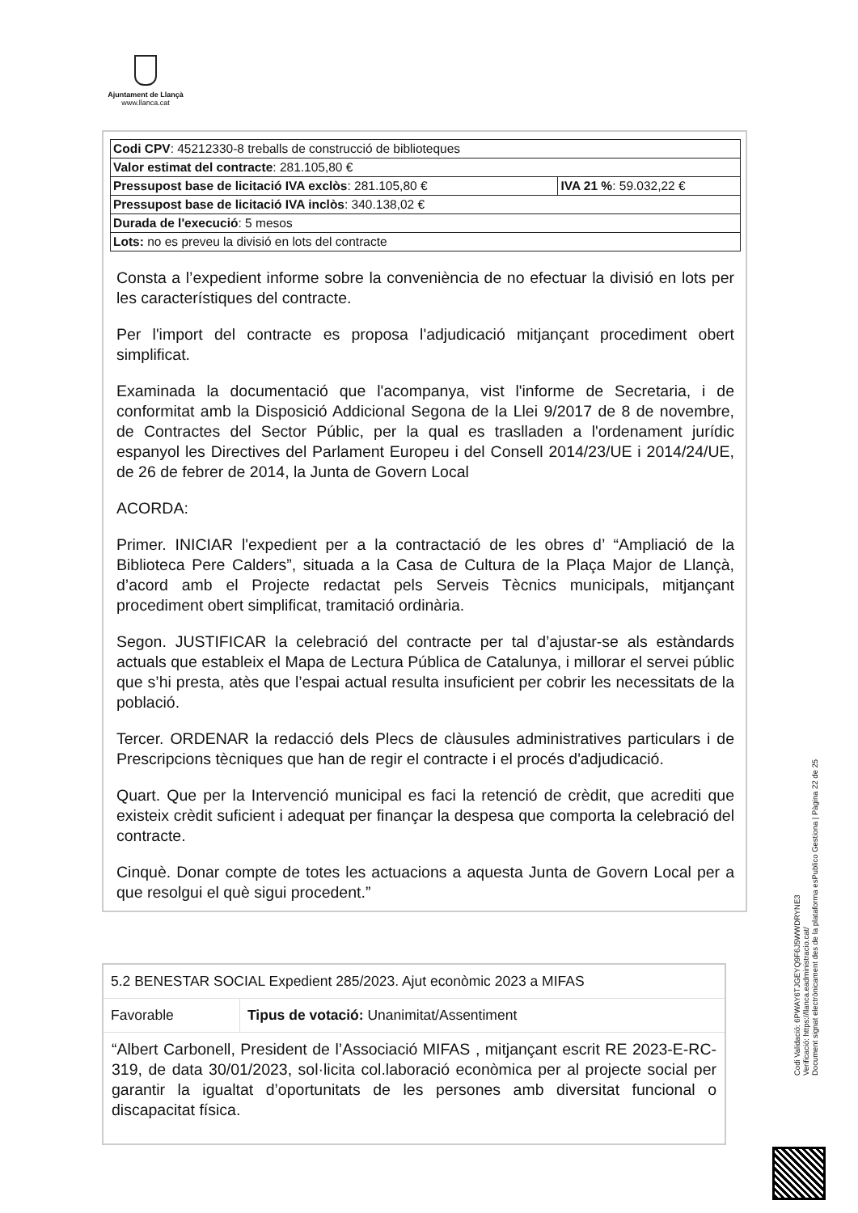Ajuntament de Llançà
www.llanca.cat
| Codi CPV : 45212330-8 treballs de construcció de biblioteques | |
| Valor estimat del contracte : 281.105,80 € | |
| Pressupost base de licitació IVA exclòs : 281.105,80 € | IVA 21 % : 59.032,22 € |
| Pressupost base de licitació IVA inclòs : 340.138,02 € | |
| Durada de l'execució : 5 mesos | |
| Lots: no es preveu la divisió en lots del contracte | |
Consta a l’expedient informe sobre la conveniència de no efectuar la divisió en lots per les característiques del contracte.
Per l'import del contracte es proposa l'adjudicació mitjançant procediment obert simplificat.
Examinada la documentació que l'acompanya, vist l'informe de Secretaria, i de conformitat amb la Disposició Addicional Segona de la Llei 9/2017 de 8 de novembre, de Contractes del Sector Públic, per la qual es traslladen a l'ordenament jurídic espanyol les Directives del Parlament Europeu i del Consell 2014/23/UE i 2014/24/UE, de 26 de febrer de 2014, la Junta de Govern Local
ACORDA:
Primer. INICIAR l'expedient per a la contractació de les obres d’ “Ampliació de la Biblioteca Pere Calders”, situada a la Casa de Cultura de la Plaça Major de Llançà, d’acord amb el Projecte redactat pels Serveis Tècnics municipals, mitjançant procediment obert simplificat, tramitació ordinària.
Segon. JUSTIFICAR la celebració del contracte per tal d’ajustar-se als estàndards actuals que estableix el Mapa de Lectura Pública de Catalunya, i millorar el servei públic que s’hi presta, atès que l’espai actual resulta insuficient per cobrir les necessitats de la població.
Tercer. ORDENAR la redacció dels Plecs de clàusules administratives particulars i de Prescripcions tècniques que han de regir el contracte i el procés d'adjudicació.
Quart. Que per la Intervenció municipal es faci la retenció de crèdit, que acrediti que existeix crèdit suficient i adequat per finançar la despesa que comporta la celebració del contracte.
Cinquè. Donar compte de totes les actuacions a aquesta Junta de Govern Local per a que resolgui el què sigui procedent.”
5.2 BENESTAR SOCIAL Expedient 285/2023. Ajut econòmic 2023 a MIFAS
Favorable Tipus de votació: Unanimitat/Assentiment
“Albert Carbonell, President de l’Associació MIFAS , mitjançant escrit RE 2023-E-RC-319, de data 30/01/2023, sol·licita col.laboració econòmica per al projecte social per garantir la igualtat d’oportunitats de les persones amb diversitat funcional o discapacitat física.
Codi Validació: 6PWAY6TJGEYQ9F6J5WWDRYNE3
Verificació: https://llanca.eadministracio.cat/
Document signat electrònicament des de la plataforma esPublico Gestiona | Pàgina 22 de 25